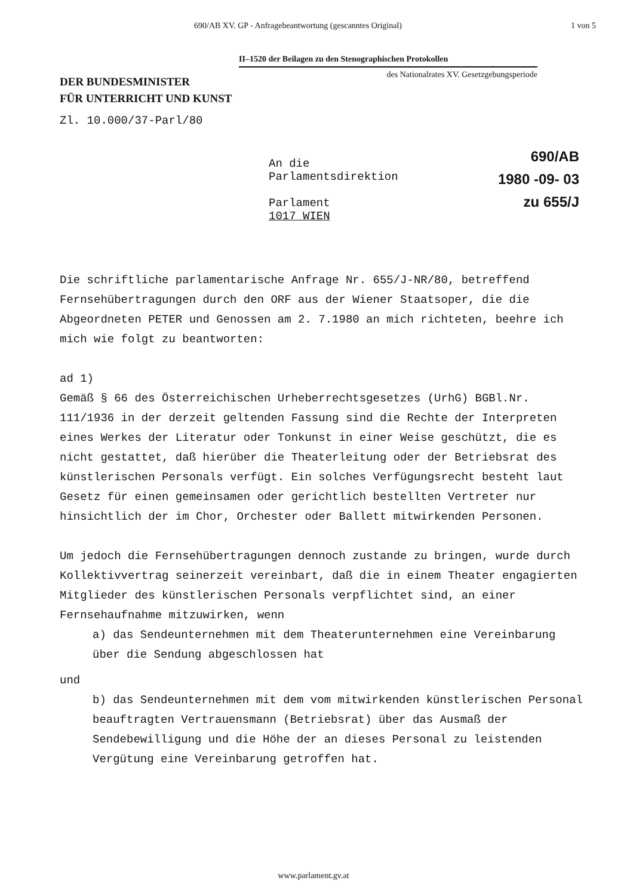690/AB XV. GP - Anfragebeantwortung (gescanntes Original) 1 von 5
II–1520 der Beilagen zu den Stenographischen Protokollen
des Nationalrates XV. Gesetzgebungsperiode
DER BUNDESMINISTER
FÜR UNTERRICHT UND KUNST
Zl. 10.000/37-Parl/80
An die
Parlamentsdirektion
Parlament
1017 WIEN
690/AB
1980 -09- 03
zu 655/J
Die schriftliche parlamentarische Anfrage Nr. 655/J-NR/80, betreffend Fernsehübertragungen durch den ORF aus der Wiener Staatsoper, die die Abgeordneten PETER und Genossen am 2. 7.1980 an mich richteten, beehre ich mich wie folgt zu beantworten:
ad 1)
Gemäß § 66 des Österreichischen Urheberrechtsgesetzes (UrhG) BGBl.Nr. 111/1936 in der derzeit geltenden Fassung sind die Rechte der Interpreten eines Werkes der Literatur oder Tonkunst in einer Weise geschützt, die es nicht gestattet, daß hierüber die Theaterleitung oder der Betriebsrat des künstlerischen Personals verfügt. Ein solches Verfügungsrecht besteht laut Gesetz für einen gemeinsamen oder gerichtlich bestellten Vertreter nur hinsichtlich der im Chor, Orchester oder Ballett mitwirkenden Personen.
Um jedoch die Fernsehübertragungen dennoch zustande zu bringen, wurde durch Kollektivvertrag seinerzeit vereinbart, daß die in einem Theater engagierten Mitglieder des künstlerischen Personals verpflichtet sind, an einer Fernsehaufnahme mitzuwirken, wenn
a) das Sendeunternehmen mit dem Theaterunternehmen eine Vereinbarung über die Sendung abgeschlossen hat
und
b) das Sendeunternehmen mit dem vom mitwirkenden künstlerischen Personal beauftragten Vertrauensmann (Betriebsrat) über das Ausmaß der Sendebewilligung und die Höhe der an dieses Personal zu leistenden Vergütung eine Vereinbarung getroffen hat.
www.parlament.gv.at